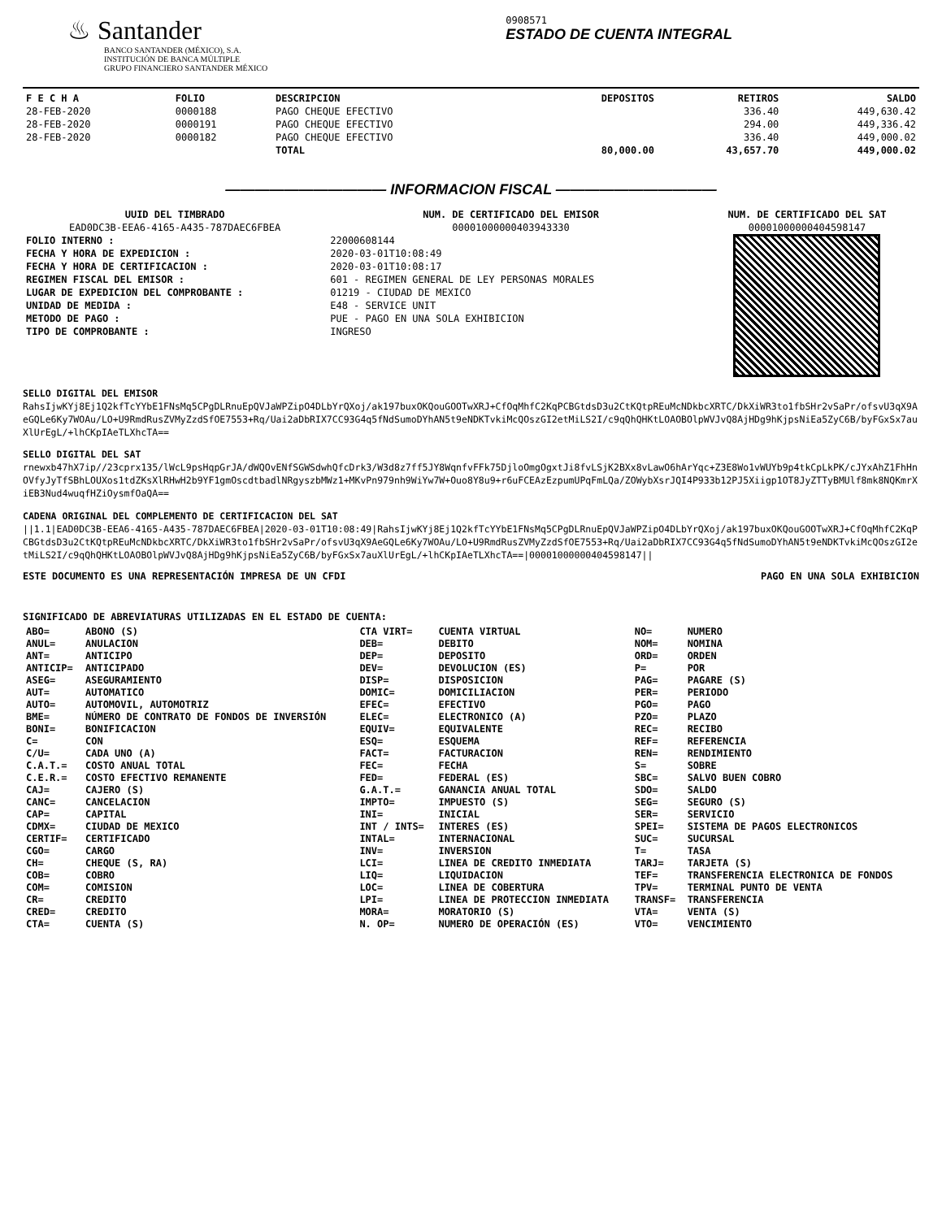♨ Santander
BANCO SANTANDER (MÉXICO), S.A.
INSTITUCIÓN DE BANCA MÚLTIPLE
GRUPO FINANCIERO SANTANDER MÉXICO
0908571
ESTADO DE CUENTA INTEGRAL
| F E C H A | FOLIO | DESCRIPCION | DEPOSITOS | RETIROS | SALDO |
| --- | --- | --- | --- | --- | --- |
| 28-FEB-2020 | 0000188 | PAGO CHEQUE EFECTIVO | | 336.40 | 449,630.42 |
| 28-FEB-2020 | 0000191 | PAGO CHEQUE EFECTIVO | | 294.00 | 449,336.42 |
| 28-FEB-2020 | 0000182 | PAGO CHEQUE EFECTIVO | | 336.40 | 449,000.02 |
| | | TOTAL | 80,000.00 | 43,657.70 | 449,000.02 |
——————————— INFORMACION FISCAL ———————————
| UUID DEL TIMBRADO EAD0DC3B-EEA6-4165-A435-787DAEC6FBEA | NUM. DE CERTIFICADO DEL EMISOR 00001000000403943330 | NUM. DE CERTIFICADO DEL SAT 00001000000404598147 |
| --- | --- | --- |
| FOLIO INTERNO : FECHA Y HORA DE EXPEDICION : FECHA Y HORA DE CERTIFICACION : REGIMEN FISCAL DEL EMISOR : LUGAR DE EXPEDICION DEL COMPROBANTE : UNIDAD DE MEDIDA : METODO DE PAGO : TIPO DE COMPROBANTE : | 22000608144 2020-03-01T10:08:49 2020-03-01T10:08:17 601 - REGIMEN GENERAL DE LEY PERSONAS MORALES 01219 - CIUDAD DE MEXICO E48 - SERVICE UNIT PUE - PAGO EN UNA SOLA EXHIBICION INGRESO | |
SELLO DIGITAL DEL EMISOR
RahsIjwKYj8Ej1Q2kfTcYYbE1FNsMq5CPgDLRnuEpQVJaWPZipO4DLbYrQXoj/ak197buxOKQouGOOTwXRJ+CfOqMhfC2KqPCBGtdsD3u2CtKQtpREuMcNDkbcXRTC/DkXiWR3to1fbSHr2vSaPr/ofsvU3qX9AeGQLe6Ky7WOAu/LO+U9RmdRusZVMyZzdSfOE7553+Rq/Uai2aDbRIX7CC93G4q5fNdSumoDYhAN5t9eNDKTvkiMcQOszGI2etMiLS2I/c9qQhQHKtLOAOBOlpWVJvQ8AjHDg9hKjpsNiEa5ZyC6B/byFGxSx7auXlUrEgL/+lhCKpIAeTLXhcTA==
SELLO DIGITAL DEL SAT
rnewxb47hX7ip//23cprx135/lWcL9psHqpGrJA/dWQOvENfSGWSdwhQfcDrk3/W3d8z7ff5JY8WqnfvFFk75DjloOmgOgxtJi8fvLSjK2BXx8vLawO6hArYqc+Z3E8Wo1vWUYb9p4tkCpLkPK/cJYxAhZ1FhHnOVfyJyTfSBhLOUXos1tdZKsXlRHwH2b9YF1gmOscdtbadlNRgyszbMWz1+MKvPn979nh9WiYw7W+Ouo8Y8u9+r6uFCEAzEzpumUPqFmLQa/ZOWybXsrJQI4P933b12PJ5Xiigp1OT8JyZTTyBMUlf8mk8NQKmrXiEB3Nud4wuqfHZiOysmfOaQA==
CADENA ORIGINAL DEL COMPLEMENTO DE CERTIFICACION DEL SAT
||1.1|EAD0DC3B-EEA6-4165-A435-787DAEC6FBEA|2020-03-01T10:08:49|RahsIjwKYj8Ej1Q2kfTcYYbE1FNsMq5CPgDLRnuEpQVJaWPZipO4DLbYrQXoj/ak197buxOKQouGOOTwXRJ+CfOqMhfC2KqPCBGtdsD3u2CtKQtpREuMcNDkbcXRTC/DkXiWR3to1fbSHr2vSaPr/ofsvU3qX9AeGQLe6Ky7WOAu/LO+U9RmdRusZVMyZzdSfOE7553+Rq/Uai2aDbRIX7CC93G4q5fNdSumoDYhAN5t9eNDKTvkiMcQOszGI2etMiLS2I/c9qQhQHKtLOAOBOlpWVJvQ8AjHDg9hKjpsNiEa5ZyC6B/byFGxSx7auXlUrEgL/+lhCKpIAeTLXhcTA==|00001000000404598147||
ESTE DOCUMENTO ES UNA REPRESENTACIÓN IMPRESA DE UN CFDI PAGO EN UNA SOLA EXHIBICION
SIGNIFICADO DE ABREVIATURAS UTILIZADAS EN EL ESTADO DE CUENTA:
| ABO= | ABONO (S) | CTA VIRT= | CUENTA VIRTUAL | NO= | NUMERO |
| ANUL= | ANULACION | DEB= | DEBITO | NOM= | NOMINA |
| ANT= | ANTICIPO | DEP= | DEPOSITO | ORD= | ORDEN |
| ANTICIP= | ANTICIPADO | DEV= | DEVOLUCION (ES) | P= | POR |
| ASEG= | ASEGURAMIENTO | DISP= | DISPOSICION | PAG= | PAGARE (S) |
| AUT= | AUTOMATICO | DOMIC= | DOMICILIACION | PER= | PERIODO |
| AUTO= | AUTOMOVIL, AUTOMOTRIZ | EFEC= | EFECTIVO | PGO= | PAGO |
| BME= | NÚMERO DE CONTRATO DE FONDOS DE INVERSIÓN | ELEC= | ELECTRONICO (A) | PZO= | PLAZO |
| BONI= | BONIFICACION | EQUIV= | EQUIVALENTE | REC= | RECIBO |
| C= | CON | ESQ= | ESQUEMA | REF= | REFERENCIA |
| C/U= | CADA UNO (A) | FACT= | FACTURACION | REN= | RENDIMIENTO |
| C.A.T.= | COSTO ANUAL TOTAL | FEC= | FECHA | S= | SOBRE |
| C.E.R.= | COSTO EFECTIVO REMANENTE | FED= | FEDERAL (ES) | SBC= | SALVO BUEN COBRO |
| CAJ= | CAJERO (S) | G.A.T.= | GANANCIA ANUAL TOTAL | SDO= | SALDO |
| CANC= | CANCELACION | IMPTO= | IMPUESTO (S) | SEG= | SEGURO (S) |
| CAP= | CAPITAL | INI= | INICIAL | SER= | SERVICIO |
| CDMX= | CIUDAD DE MEXICO | INT / INTS= | INTERES (ES) | SPEI= | SISTEMA DE PAGOS ELECTRONICOS |
| CERTIF= | CERTIFICADO | INTAL= | INTERNACIONAL | SUC= | SUCURSAL |
| CGO= | CARGO | INV= | INVERSION | T= | TASA |
| CH= | CHEQUE (S, RA) | LCI= | LINEA DE CREDITO INMEDIATA | TARJ= | TARJETA (S) |
| COB= | COBRO | LIQ= | LIQUIDACION | TEF= | TRANSFERENCIA ELECTRONICA DE FONDOS |
| COM= | COMISION | LOC= | LINEA DE COBERTURA | TPV= | TERMINAL PUNTO DE VENTA |
| CR= | CREDITO | LPI= | LINEA DE PROTECCION INMEDIATA | TRANSF= | TRANSFERENCIA |
| CRED= | CREDITO | MORA= | MORATORIO (S) | VTA= | VENTA (S) |
| CTA= | CUENTA (S) | N. OP= | NUMERO DE OPERACIÓN (ES) | VTO= | VENCIMIENTO |